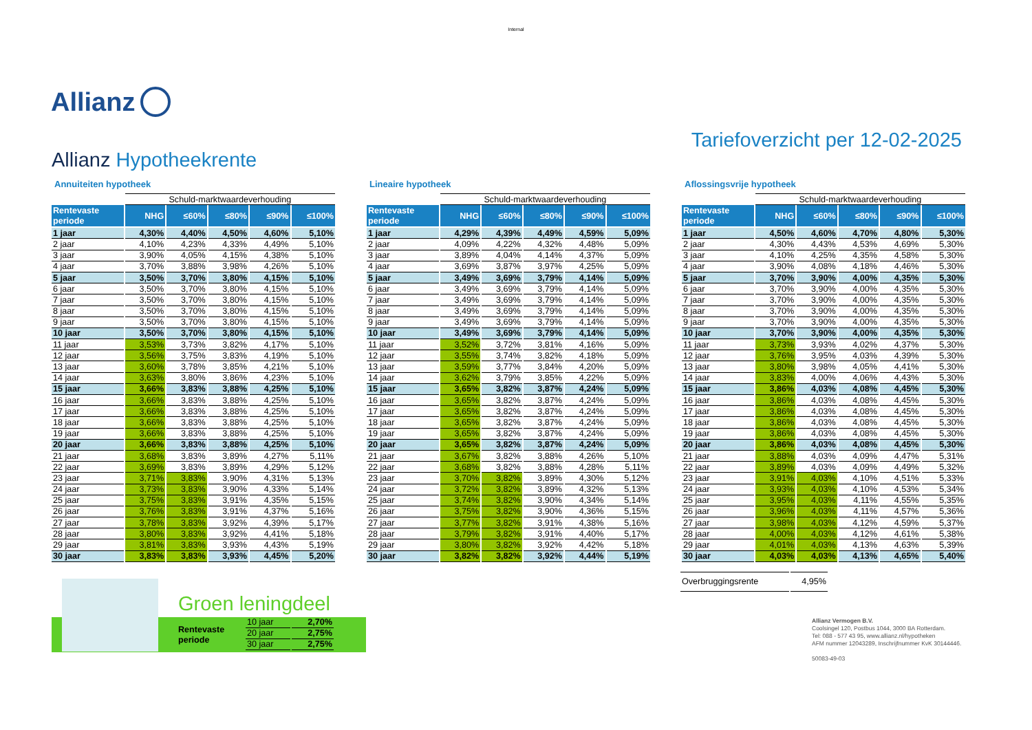Internal
Allianz
Allianz Hypotheekrente
Tariefoverzicht per 12-02-2025
Annuiteiten hypotheek
| | Schuld-marktwaardeverhouding | | | | |
| Rentevaste periode | NHG | ≤60% | ≤80% | ≤90% | ≤100% |
| 1 jaar | 4,30% | 4,40% | 4,50% | 4,60% | 5,10% |
| 2 jaar | 4,10% | 4,23% | 4,33% | 4,49% | 5,10% |
| 3 jaar | 3,90% | 4,05% | 4,15% | 4,38% | 5,10% |
| 4 jaar | 3,70% | 3,88% | 3,98% | 4,26% | 5,10% |
| 5 jaar | 3,50% | 3,70% | 3,80% | 4,15% | 5,10% |
| 6 jaar | 3,50% | 3,70% | 3,80% | 4,15% | 5,10% |
| 7 jaar | 3,50% | 3,70% | 3,80% | 4,15% | 5,10% |
| 8 jaar | 3,50% | 3,70% | 3,80% | 4,15% | 5,10% |
| 9 jaar | 3,50% | 3,70% | 3,80% | 4,15% | 5,10% |
| 10 jaar | 3,50% | 3,70% | 3,80% | 4,15% | 5,10% |
| 11 jaar | 3,53% | 3,73% | 3,82% | 4,17% | 5,10% |
| 12 jaar | 3,56% | 3,75% | 3,83% | 4,19% | 5,10% |
| 13 jaar | 3,60% | 3,78% | 3,85% | 4,21% | 5,10% |
| 14 jaar | 3,63% | 3,80% | 3,86% | 4,23% | 5,10% |
| 15 jaar | 3,66% | 3,83% | 3,88% | 4,25% | 5,10% |
| 16 jaar | 3,66% | 3,83% | 3,88% | 4,25% | 5,10% |
| 17 jaar | 3,66% | 3,83% | 3,88% | 4,25% | 5,10% |
| 18 jaar | 3,66% | 3,83% | 3,88% | 4,25% | 5,10% |
| 19 jaar | 3,66% | 3,83% | 3,88% | 4,25% | 5,10% |
| 20 jaar | 3,66% | 3,83% | 3,88% | 4,25% | 5,10% |
| 21 jaar | 3,68% | 3,83% | 3,89% | 4,27% | 5,11% |
| 22 jaar | 3,69% | 3,83% | 3,89% | 4,29% | 5,12% |
| 23 jaar | 3,71% | 3,83% | 3,90% | 4,31% | 5,13% |
| 24 jaar | 3,73% | 3,83% | 3,90% | 4,33% | 5,14% |
| 25 jaar | 3,75% | 3,83% | 3,91% | 4,35% | 5,15% |
| 26 jaar | 3,76% | 3,83% | 3,91% | 4,37% | 5,16% |
| 27 jaar | 3,78% | 3,83% | 3,92% | 4,39% | 5,17% |
| 28 jaar | 3,80% | 3,83% | 3,92% | 4,41% | 5,18% |
| 29 jaar | 3,81% | 3,83% | 3,93% | 4,43% | 5,19% |
| 30 jaar | 3,83% | 3,83% | 3,93% | 4,45% | 5,20% |
Lineaire hypotheek
| | Schuld-marktwaardeverhouding | | | | |
| Rentevaste periode | NHG | ≤60% | ≤80% | ≤90% | ≤100% |
| 1 jaar | 4,29% | 4,39% | 4,49% | 4,59% | 5,09% |
| 2 jaar | 4,09% | 4,22% | 4,32% | 4,48% | 5,09% |
| 3 jaar | 3,89% | 4,04% | 4,14% | 4,37% | 5,09% |
| 4 jaar | 3,69% | 3,87% | 3,97% | 4,25% | 5,09% |
| 5 jaar | 3,49% | 3,69% | 3,79% | 4,14% | 5,09% |
| 6 jaar | 3,49% | 3,69% | 3,79% | 4,14% | 5,09% |
| 7 jaar | 3,49% | 3,69% | 3,79% | 4,14% | 5,09% |
| 8 jaar | 3,49% | 3,69% | 3,79% | 4,14% | 5,09% |
| 9 jaar | 3,49% | 3,69% | 3,79% | 4,14% | 5,09% |
| 10 jaar | 3,49% | 3,69% | 3,79% | 4,14% | 5,09% |
| 11 jaar | 3,52% | 3,72% | 3,81% | 4,16% | 5,09% |
| 12 jaar | 3,55% | 3,74% | 3,82% | 4,18% | 5,09% |
| 13 jaar | 3,59% | 3,77% | 3,84% | 4,20% | 5,09% |
| 14 jaar | 3,62% | 3,79% | 3,85% | 4,22% | 5,09% |
| 15 jaar | 3,65% | 3,82% | 3,87% | 4,24% | 5,09% |
| 16 jaar | 3,65% | 3,82% | 3,87% | 4,24% | 5,09% |
| 17 jaar | 3,65% | 3,82% | 3,87% | 4,24% | 5,09% |
| 18 jaar | 3,65% | 3,82% | 3,87% | 4,24% | 5,09% |
| 19 jaar | 3,65% | 3,82% | 3,87% | 4,24% | 5,09% |
| 20 jaar | 3,65% | 3,82% | 3,87% | 4,24% | 5,09% |
| 21 jaar | 3,67% | 3,82% | 3,88% | 4,26% | 5,10% |
| 22 jaar | 3,68% | 3,82% | 3,88% | 4,28% | 5,11% |
| 23 jaar | 3,70% | 3,82% | 3,89% | 4,30% | 5,12% |
| 24 jaar | 3,72% | 3,82% | 3,89% | 4,32% | 5,13% |
| 25 jaar | 3,74% | 3,82% | 3,90% | 4,34% | 5,14% |
| 26 jaar | 3,75% | 3,82% | 3,90% | 4,36% | 5,15% |
| 27 jaar | 3,77% | 3,82% | 3,91% | 4,38% | 5,16% |
| 28 jaar | 3,79% | 3,82% | 3,91% | 4,40% | 5,17% |
| 29 jaar | 3,80% | 3,82% | 3,92% | 4,42% | 5,18% |
| 30 jaar | 3,82% | 3,82% | 3,92% | 4,44% | 5,19% |
Aflossingsvrije hypotheek
| | Schuld-marktwaardeverhouding | | | | |
| Rentevaste periode | NHG | ≤60% | ≤80% | ≤90% | ≤100% |
| 1 jaar | 4,50% | 4,60% | 4,70% | 4,80% | 5,30% |
| 2 jaar | 4,30% | 4,43% | 4,53% | 4,69% | 5,30% |
| 3 jaar | 4,10% | 4,25% | 4,35% | 4,58% | 5,30% |
| 4 jaar | 3,90% | 4,08% | 4,18% | 4,46% | 5,30% |
| 5 jaar | 3,70% | 3,90% | 4,00% | 4,35% | 5,30% |
| 6 jaar | 3,70% | 3,90% | 4,00% | 4,35% | 5,30% |
| 7 jaar | 3,70% | 3,90% | 4,00% | 4,35% | 5,30% |
| 8 jaar | 3,70% | 3,90% | 4,00% | 4,35% | 5,30% |
| 9 jaar | 3,70% | 3,90% | 4,00% | 4,35% | 5,30% |
| 10 jaar | 3,70% | 3,90% | 4,00% | 4,35% | 5,30% |
| 11 jaar | 3,73% | 3,93% | 4,02% | 4,37% | 5,30% |
| 12 jaar | 3,76% | 3,95% | 4,03% | 4,39% | 5,30% |
| 13 jaar | 3,80% | 3,98% | 4,05% | 4,41% | 5,30% |
| 14 jaar | 3,83% | 4,00% | 4,06% | 4,43% | 5,30% |
| 15 jaar | 3,86% | 4,03% | 4,08% | 4,45% | 5,30% |
| 16 jaar | 3,86% | 4,03% | 4,08% | 4,45% | 5,30% |
| 17 jaar | 3,86% | 4,03% | 4,08% | 4,45% | 5,30% |
| 18 jaar | 3,86% | 4,03% | 4,08% | 4,45% | 5,30% |
| 19 jaar | 3,86% | 4,03% | 4,08% | 4,45% | 5,30% |
| 20 jaar | 3,86% | 4,03% | 4,08% | 4,45% | 5,30% |
| 21 jaar | 3,88% | 4,03% | 4,09% | 4,47% | 5,31% |
| 22 jaar | 3,89% | 4,03% | 4,09% | 4,49% | 5,32% |
| 23 jaar | 3,91% | 4,03% | 4,10% | 4,51% | 5,33% |
| 24 jaar | 3,93% | 4,03% | 4,10% | 4,53% | 5,34% |
| 25 jaar | 3,95% | 4,03% | 4,11% | 4,55% | 5,35% |
| 26 jaar | 3,96% | 4,03% | 4,11% | 4,57% | 5,36% |
| 27 jaar | 3,98% | 4,03% | 4,12% | 4,59% | 5,37% |
| 28 jaar | 4,00% | 4,03% | 4,12% | 4,61% | 5,38% |
| 29 jaar | 4,01% | 4,03% | 4,13% | 4,63% | 5,39% |
| 30 jaar | 4,03% | 4,03% | 4,13% | 4,65% | 5,40% |
Groen leningdeel
Rentevaste
periode
| 10 jaar | 2,70% |
| 20 jaar | 2,75% |
| 30 jaar | 2,75% |
| Overbruggingsrente | 4,95% |
Allianz Vermogen B.V.
Coolsingel 120, Postbus 1044, 3000 BA Rotterdam.
Tel: 088 - 577 43 95, www.allianz.nl/hypotheken
AFM nummer 12043289, Inschrijfnummer KvK 30144446.
50083-49-03